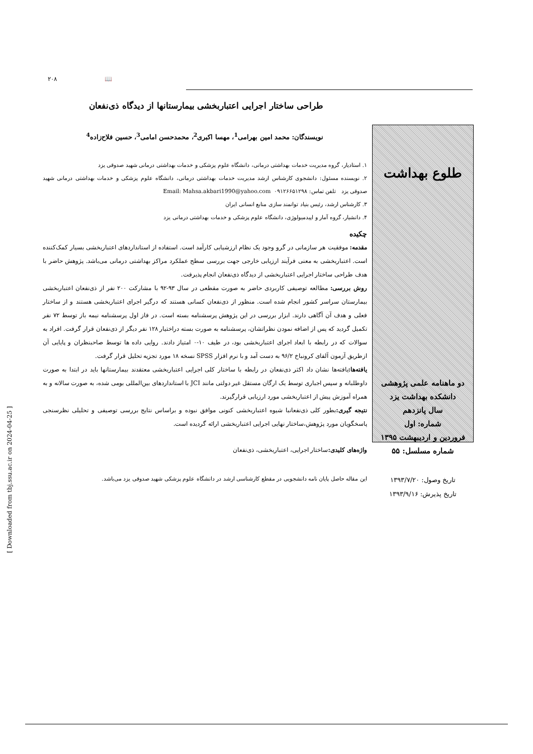۲۰۸ 📖
طراحی ساختار اجرایی اعتباربخشی بیمارستانها از دیدگاه ذی‌نفعان
طلوع بهداشت
دو ماهنامه علمی پژوهشی
دانشکده بهداشت یزد
سال پانزدهم
شماره: اول
فروردین و اردیبهشت ۱۳۹۵
شماره مسلسل: ۵۵
تاریخ وصول: ۱۳۹۳/۷/۲۰
تاریخ پذیرش: ۱۳۹۳/۹/۱۶
نویسندگان: محمد امین بهرامی<sup>1</sup>، مهسا اکبری<sup>2</sup>، محمدحسن امامی<sup>3</sup>، حسین فلاح‌زاده<sup>4</sup>
۱. استادیار، گروه مدیریت خدمات بهداشتی درمانی، دانشگاه علوم پزشکی و خدمات بهداشتی درمانی شهید صدوقی یزد
۲. نویسنده مسئول: دانشجوی کارشناس ارشد مدیریت خدمات بهداشتی درمانی، دانشگاه علوم پزشکی و خدمات بهداشتی درمانی شهید صدوقی یزد تلفن تماس: ۰۹۱۲۶۶۵۱۲۹۸ Email: Mahsa.akbari1990@yahoo.com
۳. کارشناس ارشد، رئیس بنیاد توانمند سازی منابع انسانی ایران
۴. دانشیار، گروه آمار و اپیدمیولوژی، دانشگاه علوم پزشکی و خدمات بهداشتی درمانی یزد
چکیده
مقدمه: موفقیت هر سازمانی در گرو وجود یک نظام ارزشیابی کارآمد است. استفاده از استانداردهای اعتباربخشی بسیار کمک‌کننده است. اعتباربخشی به معنی فرآیند ارزیابی خارجی جهت بررسی سطح عملکرد مراکز بهداشتی درمانی می‌باشد. پژوهش حاضر با هدف طراحی ساختار اجرایی اعتباربخشی از دیدگاه ذی‌نفعان انجام پذیرفت.
روش بررسی: مطالعه توصیفی کاربردی حاضر به صورت مقطعی در سال ۹۳-۹۲ با مشارکت ۲۰۰ نفر از ذی‌نفعان اعتباربخشی بیمارستان سراسر کشور انجام شده است. منظور از ذی‌نفعان کسانی هستند که درگیر اجرای اعتباربخشی هستند و از ساختار فعلی و هدف آن آگاهی دارند. ابزار بررسی در این پژوهش پرسشنامه بسته است. در فاز اول پرسشنامه نیمه باز توسط ۷۲ نفر تکمیل گردید که پس از اضافه نمودن نظراتشان، پرسشنامه به صورت بسته دراختیار ۱۲۸ نفر دیگر از ذی‌نفعان قرار گرفت. افراد به سوالات که در رابطه با ابعاد اجرای اعتباربخشی بود، در طیف ۱۰-۰ امتیاز دادند. روایی داده ها توسط صاحبنظران و پایایی آن ازطریق آزمون آلفای کرونباخ ۹۶/۲ به دست آمد و با نرم افزار SPSS نسخه ۱۸ مورد تجزیه تحلیل قرار گرفت.
یافته‌ها: یافته‌ها نشان داد اکثر ذی‌نفعان در رابطه با ساختار کلی اجرایی اعتباربخشی معتقدند بیمارستانها باید در ابتدا به صورت داوطلبانه و سپس اجباری توسط یک ارگان مستقل غیر دولتی مانند JCI با استانداردهای بین‌المللی بومی شده، به صورت سالانه و به همراه آموزش پیش از اعتباربخشی مورد ارزیابی قرارگیرند.
نتیجه گیری: بطور کلی ذی‌نفعانبا شیوه اعتباربخشی کنونی موافق نبوده و براساس نتایج بررسی توصیفی و تحلیلی نظرسنجی پاسخگویان مورد پژوهش،ساختار نهایی اجرایی اعتباربخشی ارائه گردیده است.
واژه‌های کلیدی: ساختار اجرایی، اعتباربخشی، ذی‌نفعان
این مقاله حاصل پایان نامه دانشجویی در مقطع کارشناسی ارشد در دانشگاه علوم پزشکی شهید صدوقی یزد می‌باشد.
[ Downloaded from tbj.ssu.ac.ir on 2024-04-25 ]